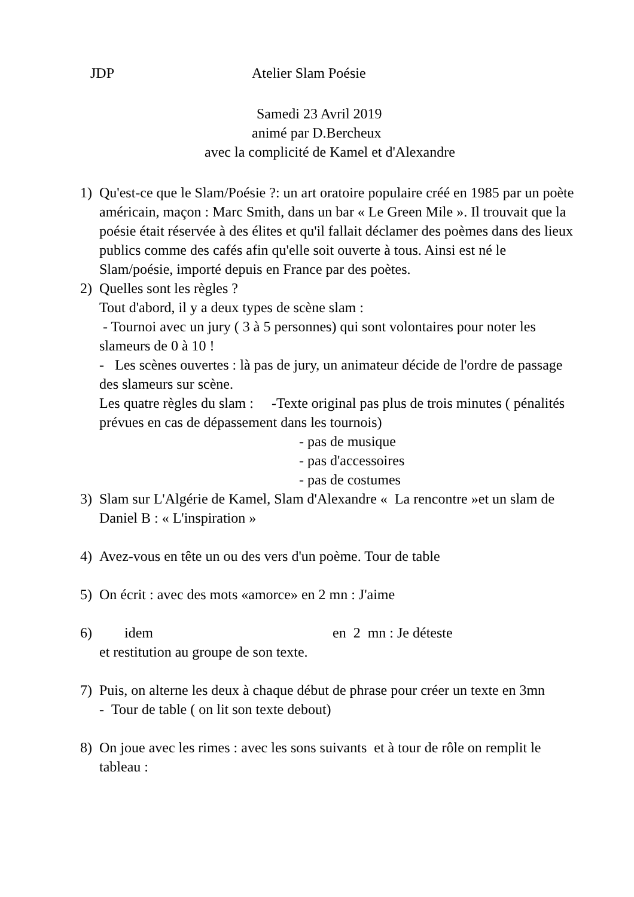JDP Atelier Slam Poésie
Samedi 23 Avril 2019
animé par D.Bercheux
avec la complicité de Kamel et d'Alexandre
1) Qu'est-ce que le Slam/Poésie ?: un art oratoire populaire créé en 1985 par un poète américain, maçon : Marc Smith, dans un bar « Le Green Mile ». Il trouvait que la poésie était réservée à des élites et qu'il fallait déclamer des poèmes dans des lieux publics comme des cafés afin qu'elle soit ouverte à tous. Ainsi est né le Slam/poésie, importé depuis en France par des poètes.
2) Quelles sont les règles ?
Tout d'abord, il y a deux types de scène slam :
- Tournoi avec un jury ( 3 à 5 personnes) qui sont volontaires pour noter les slameurs de 0 à 10 !
- Les scènes ouvertes : là pas de jury, un animateur décide de l'ordre de passage des slameurs sur scène.
Les quatre règles du slam : -Texte original pas plus de trois minutes ( pénalités prévues en cas de dépassement dans les tournois)
- pas de musique
- pas d'accessoires
- pas de costumes
3) Slam sur L'Algérie de Kamel, Slam d'Alexandre « La rencontre »et un slam de Daniel B : « L'inspiration »
4) Avez-vous en tête un ou des vers d'un poème. Tour de table
5) On écrit : avec des mots «amorce» en 2 mn : J'aime
6) idem en 2 mn : Je déteste
et restitution au groupe de son texte.
7) Puis, on alterne les deux à chaque début de phrase pour créer un texte en 3mn
- Tour de table ( on lit son texte debout)
8) On joue avec les rimes : avec les sons suivants et à tour de rôle on remplit le tableau :